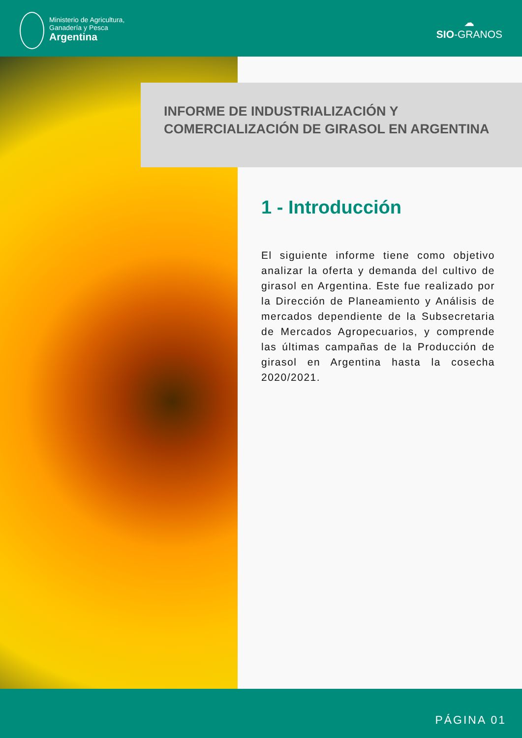Ministerio de Agricultura,
Ganadería y Pesca
Argentina
☁
SIO-GRANOS
INFORME DE INDUSTRIALIZACIÓN Y
COMERCIALIZACIÓN DE GIRASOL EN ARGENTINA
1 - Introducción
El siguiente informe tiene como objetivo analizar la oferta y demanda del cultivo de girasol en Argentina. Este fue realizado por la Dirección de Planeamiento y Análisis de mercados dependiente de la Subsecretaria de Mercados Agropecuarios, y comprende las últimas campañas de la Producción de girasol en Argentina hasta la cosecha 2020/2021.
PÁGINA 01